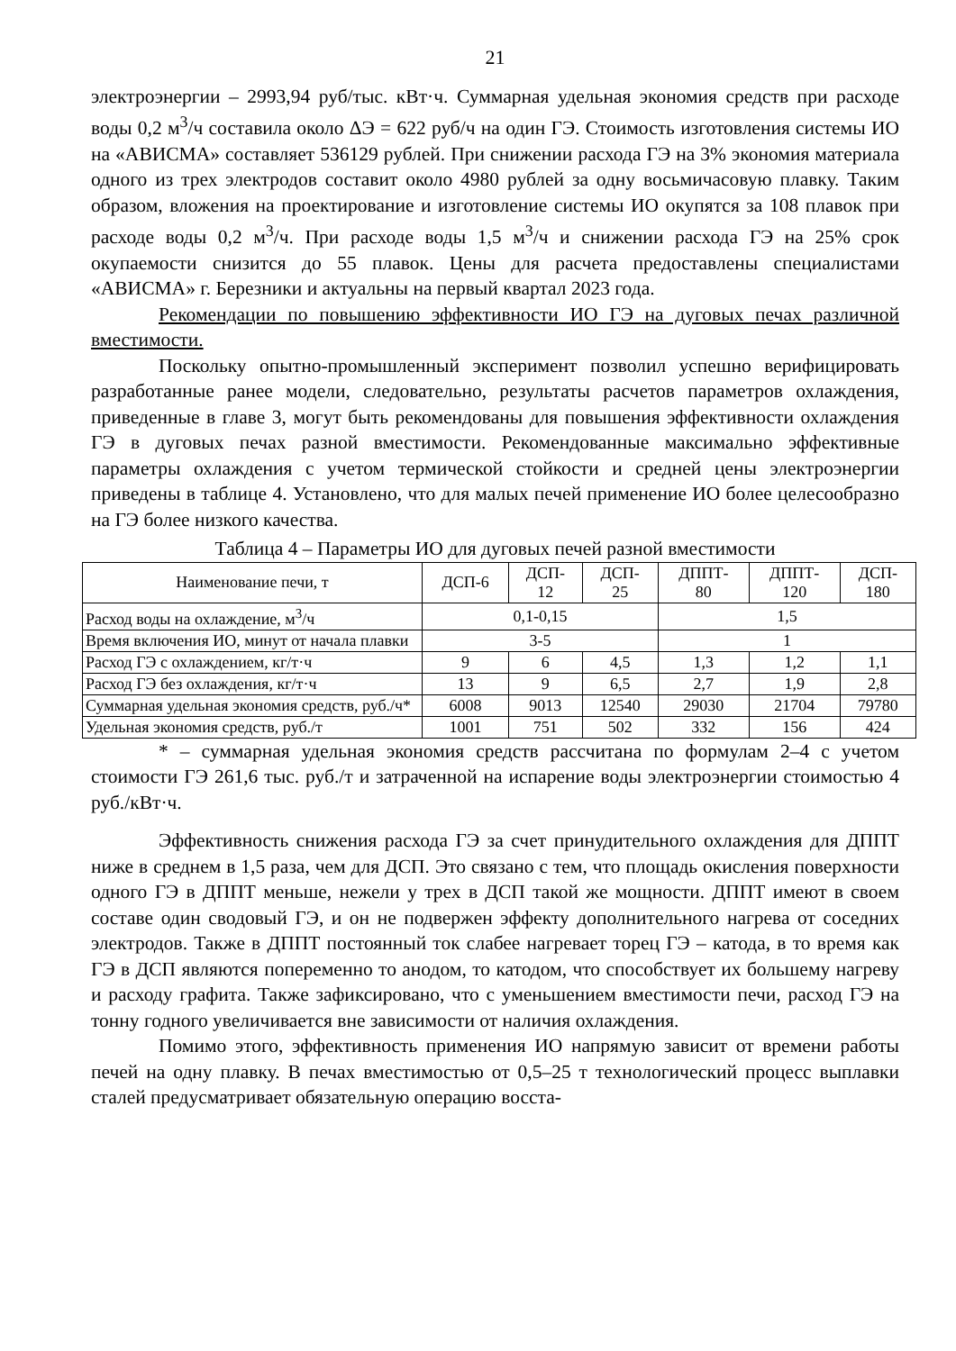21
электроэнергии – 2993,94 руб/тыс. кВт·ч. Суммарная удельная экономия средств при расходе воды 0,2 м<sup>3</sup>/ч составила около ΔЭ = 622 руб/ч на один ГЭ. Стоимость изготовления системы ИО на «АВИСМА» составляет 536129 рублей. При снижении расхода ГЭ на 3% экономия материала одного из трех электродов составит около 4980 рублей за одну восьмичасовую плавку. Таким образом, вложения на проектирование и изготовление системы ИО окупятся за 108 плавок при расходе воды 0,2 м<sup>3</sup>/ч. При расходе воды 1,5 м<sup>3</sup>/ч и снижении расхода ГЭ на 25% срок окупаемости снизится до 55 плавок. Цены для расчета предоставлены специалистами «АВИСМА» г. Березники и актуальны на первый квартал 2023 года.
Рекомендации по повышению эффективности ИО ГЭ на дуговых печах различной вместимости.
Поскольку опытно-промышленный эксперимент позволил успешно верифицировать разработанные ранее модели, следовательно, результаты расчетов параметров охлаждения, приведенные в главе 3, могут быть рекомендованы для повышения эффективности охлаждения ГЭ в дуговых печах разной вместимости. Рекомендованные максимально эффективные параметры охлаждения с учетом термической стойкости и средней цены электроэнергии приведены в таблице 4. Установлено, что для малых печей применение ИО более целесообразно на ГЭ более низкого качества.
Таблица 4 – Параметры ИО для дуговых печей разной вместимости
| Наименование печи, т | ДСП-6 | ДСП- 12 | ДСП- 25 | ДППТ- 80 | ДППТ- 120 | ДСП- 180 |
| --- | --- | --- | --- | --- | --- | --- |
| Расход воды на охлаждение, м<sup>3</sup>/ч | 0,1-0,15 | | | 1,5 | | |
| Время включения ИО, минут от начала плавки | 3-5 | | | 1 | | |
| Расход ГЭ с охлаждением, кг/т·ч | 9 | 6 | 4,5 | 1,3 | 1,2 | 1,1 |
| Расход ГЭ без охлаждения, кг/т·ч | 13 | 9 | 6,5 | 2,7 | 1,9 | 2,8 |
| Суммарная удельная экономия средств, руб./ч* | 6008 | 9013 | 12540 | 29030 | 21704 | 79780 |
| Удельная экономия средств, руб./т | 1001 | 751 | 502 | 332 | 156 | 424 |
* – суммарная удельная экономия средств рассчитана по формулам 2–4 с учетом стоимости ГЭ 261,6 тыс. руб./т и затраченной на испарение воды электроэнергии стоимостью 4 руб./кВт·ч.
Эффективность снижения расхода ГЭ за счет принудительного охлаждения для ДППТ ниже в среднем в 1,5 раза, чем для ДСП. Это связано с тем, что площадь окисления поверхности одного ГЭ в ДППТ меньше, нежели у трех в ДСП такой же мощности. ДППТ имеют в своем составе один сводовый ГЭ, и он не подвержен эффекту дополнительного нагрева от соседних электродов. Также в ДППТ постоянный ток слабее нагревает торец ГЭ – катода, в то время как ГЭ в ДСП являются попеременно то анодом, то катодом, что способствует их большему нагреву и расходу графита. Также зафиксировано, что с уменьшением вместимости печи, расход ГЭ на тонну годного увеличивается вне зависимости от наличия охлаждения.
Помимо этого, эффективность применения ИО напрямую зависит от времени работы печей на одну плавку. В печах вместимостью от 0,5–25 т технологический процесс выплавки сталей предусматривает обязательную операцию восста-